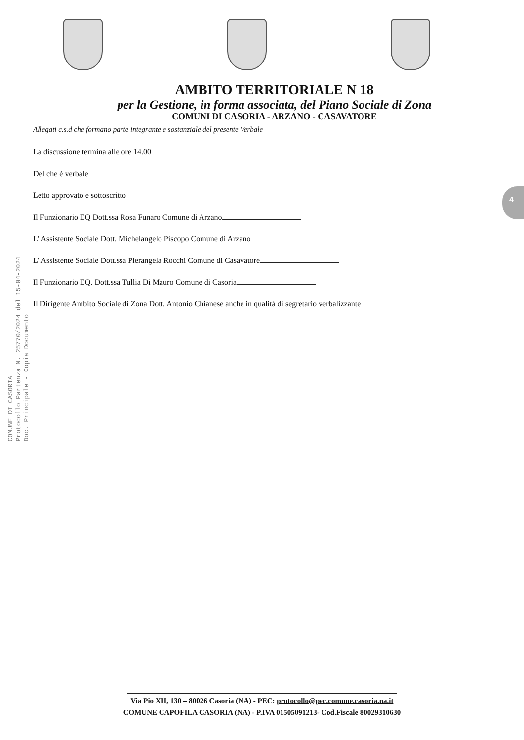AMBITO TERRITORIALE N 18
per la Gestione, in forma associata, del Piano Sociale di Zona
COMUNI DI CASORIA - ARZANO - CASAVATORE
Allegati c.s.d che formano parte integrante e sostanziale del presente Verbale
La discussione termina alle ore 14.00
Del che è verbale
Letto approvato e sottoscritto
Il Funzionario EQ Dott.ssa Rosa Funaro Comune di Arzano
L’ Assistente Sociale Dott. Michelangelo Piscopo Comune di Arzano
L’ Assistente Sociale Dott.ssa Pierangela Rocchi Comune di Casavatore
Il Funzionario EQ. Dott.ssa Tullia Di Mauro Comune di Casoria
Il Dirigente Ambito Sociale di Zona Dott. Antonio Chianese anche in qualità di segretario verbalizzante
COMUNE DI CASORIA
Protocollo Partenza N. 25770/2024 del 15-04-2024
Doc. Principale - Copia Documento
4
Via Pio XII, 130 – 80026 Casoria (NA) - PEC: protocollo@pec.comune.casoria.na.it
COMUNE CAPOFILA CASORIA (NA) - P.IVA 01505091213- Cod.Fiscale 80029310630